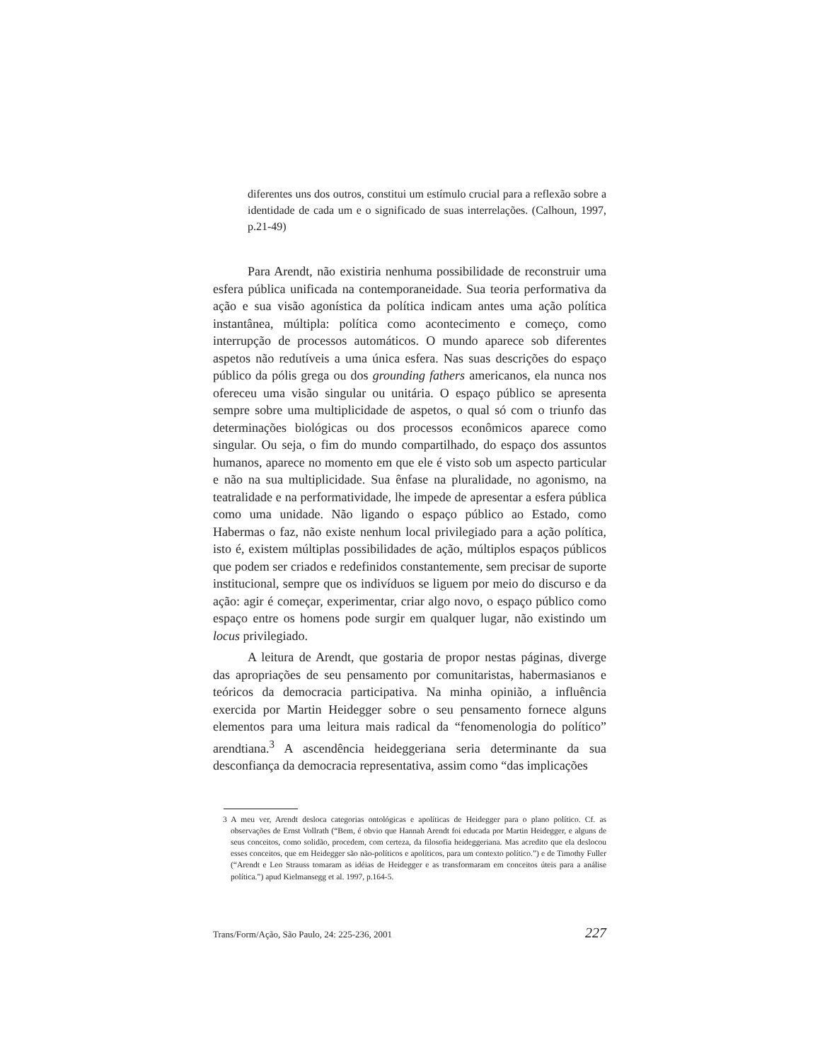diferentes uns dos outros, constitui um estímulo crucial para a reflexão sobre a identidade de cada um e o significado de suas interrelações. (Calhoun, 1997, p.21-49)
Para Arendt, não existiria nenhuma possibilidade de reconstruir uma esfera pública unificada na contemporaneidade. Sua teoria performativa da ação e sua visão agonística da política indicam antes uma ação política instantânea, múltipla: política como acontecimento e começo, como interrupção de processos automáticos. O mundo aparece sob diferentes aspetos não redutíveis a uma única esfera. Nas suas descrições do espaço público da pólis grega ou dos grounding fathers americanos, ela nunca nos ofereceu uma visão singular ou unitária. O espaço público se apresenta sempre sobre uma multiplicidade de aspetos, o qual só com o triunfo das determinações biológicas ou dos processos econômicos aparece como singular. Ou seja, o fim do mundo compartilhado, do espaço dos assuntos humanos, aparece no momento em que ele é visto sob um aspecto particular e não na sua multiplicidade. Sua ênfase na pluralidade, no agonismo, na teatralidade e na performatividade, lhe impede de apresentar a esfera pública como uma unidade. Não ligando o espaço público ao Estado, como Habermas o faz, não existe nenhum local privilegiado para a ação política, isto é, existem múltiplas possibilidades de ação, múltiplos espaços públicos que podem ser criados e redefinidos constantemente, sem precisar de suporte institucional, sempre que os indivíduos se liguem por meio do discurso e da ação: agir é começar, experimentar, criar algo novo, o espaço público como espaço entre os homens pode surgir em qualquer lugar, não existindo um locus privilegiado.
A leitura de Arendt, que gostaria de propor nestas páginas, diverge das apropriações de seu pensamento por comunitaristas, habermasianos e teóricos da democracia participativa. Na minha opinião, a influência exercida por Martin Heidegger sobre o seu pensamento fornece alguns elementos para uma leitura mais radical da “fenomenologia do político” arendtiana.<sup>3</sup> A ascendência heideggeriana seria determinante da sua desconfiança da democracia representativa, assim como “das implicações
3 A meu ver, Arendt desloca categorias ontológicas e apolíticas de Heidegger para o plano político. Cf. as observações de Ernst Vollrath (“Bem, é obvio que Hannah Arendt foi educada por Martin Heidegger, e alguns de seus conceitos, como solidão, procedem, com certeza, da filosofia heideggeriana. Mas acredito que ela deslocou esses conceitos, que em Heidegger são não-políticos e apolíticos, para um contexto político.”) e de Timothy Fuller (“Arendt e Leo Strauss tomaram as idéias de Heidegger e as transformaram em conceitos úteis para a análise política.”) apud Kielmansegg et al. 1997, p.164-5.
Trans/Form/Ação, São Paulo, 24: 225-236, 2001 227